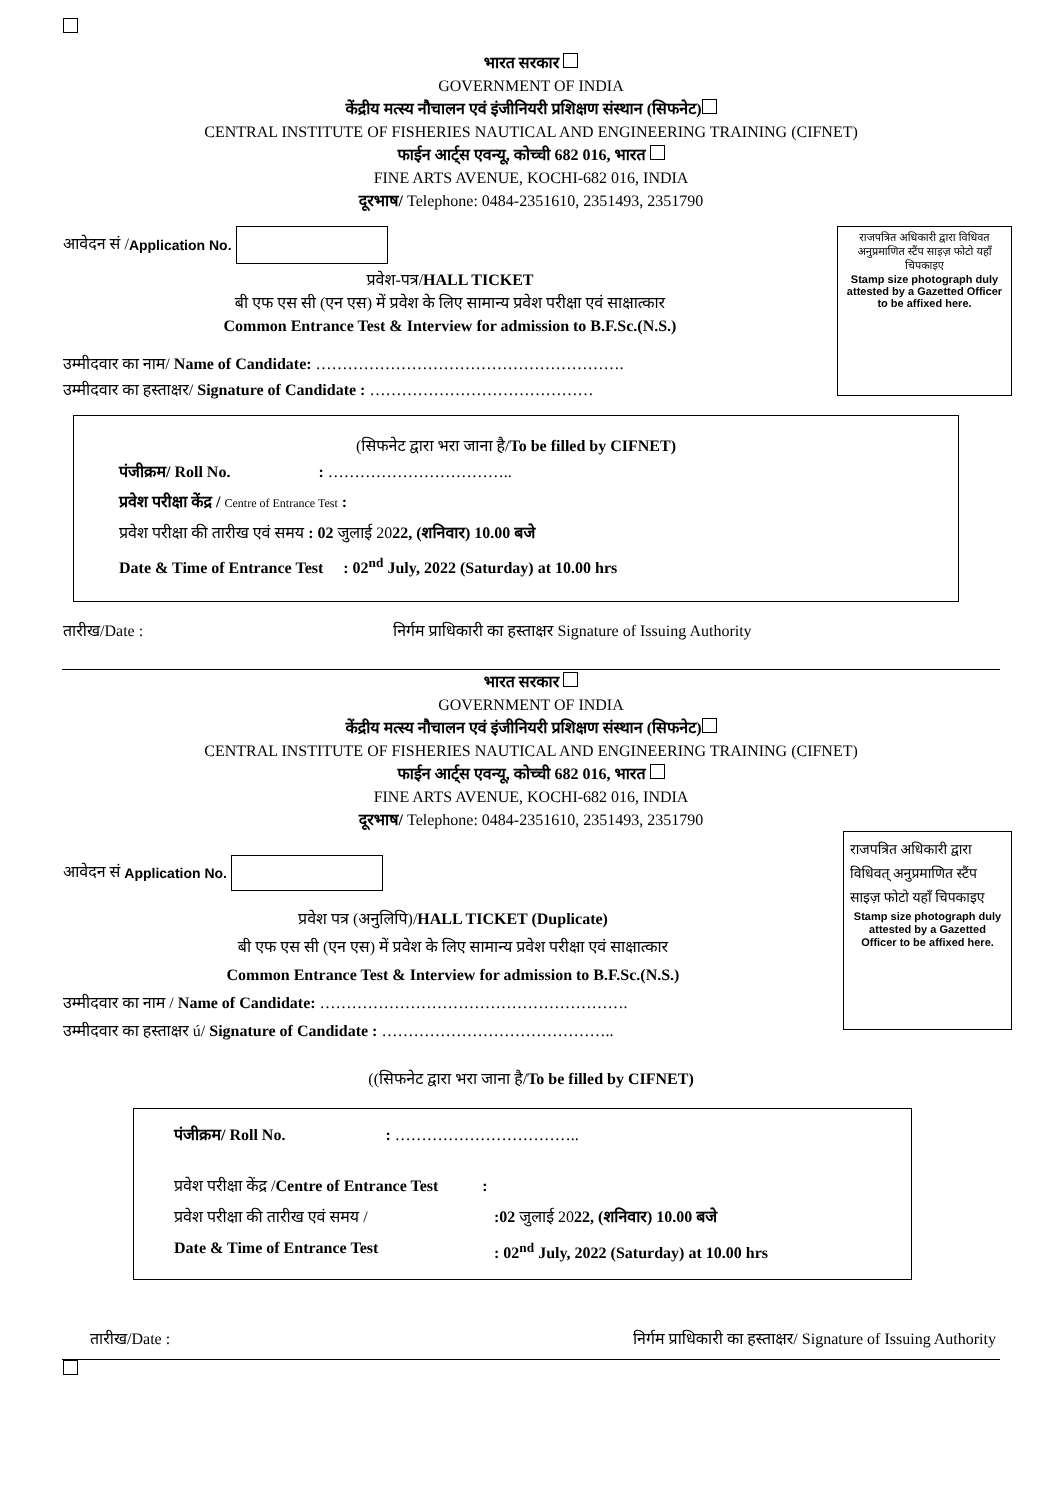भारत सरकार
GOVERNMENT OF INDIA
केंद्रीय मत्स्य नौचालन एवं इंजीनियरी प्रशिक्षण संस्थान (सिफनेट)
CENTRAL INSTITUTE OF FISHERIES NAUTICAL AND ENGINEERING TRAINING (CIFNET)
फाईन आर्ट्स एवन्यू, कोच्ची 682 016, भारत
FINE ARTS AVENUE, KOCHI-682 016, INDIA
दूरभाष/ Telephone: 0484-2351610, 2351493, 2351790
आवेदन सं / Application No.
प्रवेश-पत्र/HALL TICKET
बी एफ एस सी (एन एस) में प्रवेश के लिए सामान्य प्रवेश परीक्षा एवं साक्षात्कार
Common Entrance Test & Interview for admission to B.F.Sc.(N.S.)
उम्मीदवार का नाम/ Name of Candidate: ………………………………………………….
उम्मीदवार का हस्ताक्षर/ Signature of Candidate : ……………………………………
राजपत्रित अधिकारी द्वारा विधिवत अनुप्रमाणित स्टैंप साइज़ फोटो यहाँ चिपकाइए
Stamp size photograph duly attested by a Gazetted Officer to be affixed here.
(सिफनेट द्वारा भरा जाना है/To be filled by CIFNET)
पंजीक्रम/ Roll No. : ……………………………..
प्रवेश परीक्षा केंद्र / Centre of Entrance Test :
प्रवेश परीक्षा की तारीख एवं समय : 02 जुलाई 2022, (शनिवार) 10.00 बजे
Date & Time of Entrance Test : 02<sup>nd</sup> July, 2022 (Saturday) at 10.00 hrs
तारीख/Date : निर्गम प्राधिकारी का हस्ताक्षर Signature of Issuing Authority
भारत सरकार
GOVERNMENT OF INDIA
केंद्रीय मत्स्य नौचालन एवं इंजीनियरी प्रशिक्षण संस्थान (सिफनेट)
CENTRAL INSTITUTE OF FISHERIES NAUTICAL AND ENGINEERING TRAINING (CIFNET)
फाईन आर्ट्स एवन्यू, कोच्ची 682 016, भारत
FINE ARTS AVENUE, KOCHI-682 016, INDIA
दूरभाष/ Telephone: 0484-2351610, 2351493, 2351790
आवेदन सं Application No.
प्रवेश पत्र (अनुलिपि)/HALL TICKET (Duplicate)
बी एफ एस सी (एन एस) में प्रवेश के लिए सामान्य प्रवेश परीक्षा एवं साक्षात्कार
Common Entrance Test & Interview for admission to B.F.Sc.(N.S.)
उम्मीदवार का नाम / Name of Candidate: ………………………………………………….
उम्मीदवार का हस्ताक्षर ú/ Signature of Candidate : ……………………………………..
राजपत्रित अधिकारी द्वारा विधिवत् अनुप्रमाणित स्टैंप साइज़ फोटो यहाँ चिपकाइए
Stamp size photograph duly attested by a Gazetted Officer to be affixed here.
((सिफनेट द्वारा भरा जाना है/To be filled by CIFNET)
पंजीक्रम/ Roll No. : ……………………………..
प्रवेश परीक्षा केंद्र /Centre of Entrance Test :
प्रवेश परीक्षा की तारीख एवं समय /:02 जुलाई 2022, (शनिवार) 10.00 बजे
Date & Time of Entrance Test: 02<sup>nd</sup> July, 2022 (Saturday) at 10.00 hrs
तारीख/Date : निर्गम प्राधिकारी का हस्ताक्षर/ Signature of Issuing Authority